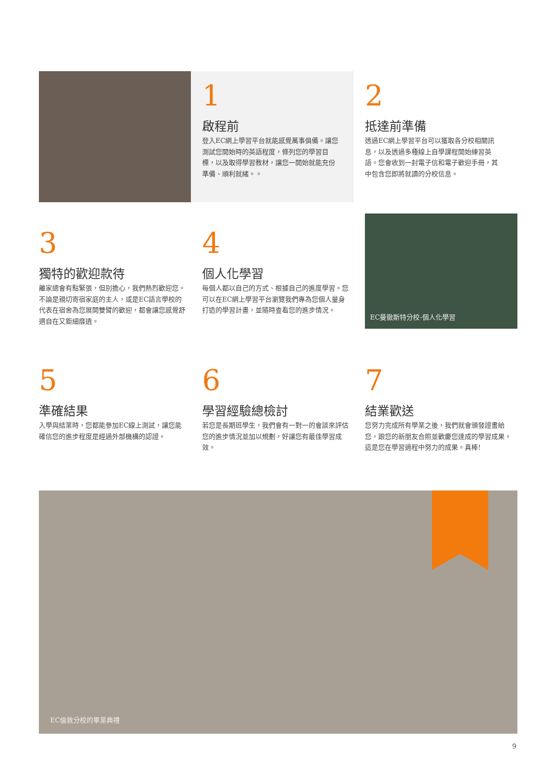1
啟程前
登入EC網上學習平台就能感覺萬事俱備。讓您測試您開始時的英語程度，條列您的學習目標，以及取得學習教材，讓您一開始就能充份準備、順利就緒。。
2
抵達前準備
透過EC網上學習平台可以獲取各分校相關訊息，以及透過多種線上自學課程開始練習英語。您會收到一封電子信和電子歡迎手冊，其中包含您即將就讀的分校信息。
3
獨特的歡迎款待
離家總會有點緊張，但別擔心，我們熱烈歡迎您。不論是親切寄宿家庭的主人，或是EC語言學校的代表在宿舍為您展開雙臂的歡迎，都會讓您感覺舒適自在又鉅細靡遺。
4
個人化學習
每個人都以自己的方式、根據自己的進度學習。您可以在EC網上學習平台瀏覽我們專為您個人量身打造的學習計畫，並隨時查看您的進步情況。
EC曼徹斯特分校-個人化學習
5
準確結果
入學與結業時，您都能參加EC線上測試，讓您能確信您的進步程度是經過外部機構的認證。
6
學習經驗總檢討
若您是長期班學生，我們會有一對一的會談來評估您的進步情況並加以規劃，好讓您有最佳學習成效。
7
結業歡送
您努力完成所有學業之後，我們就會頒發證書給您，跟您的新朋友合照並歡慶您達成的學習成果。這是您在學習過程中努力的成果。真棒!
EC倫敦分校的畢業典禮
9